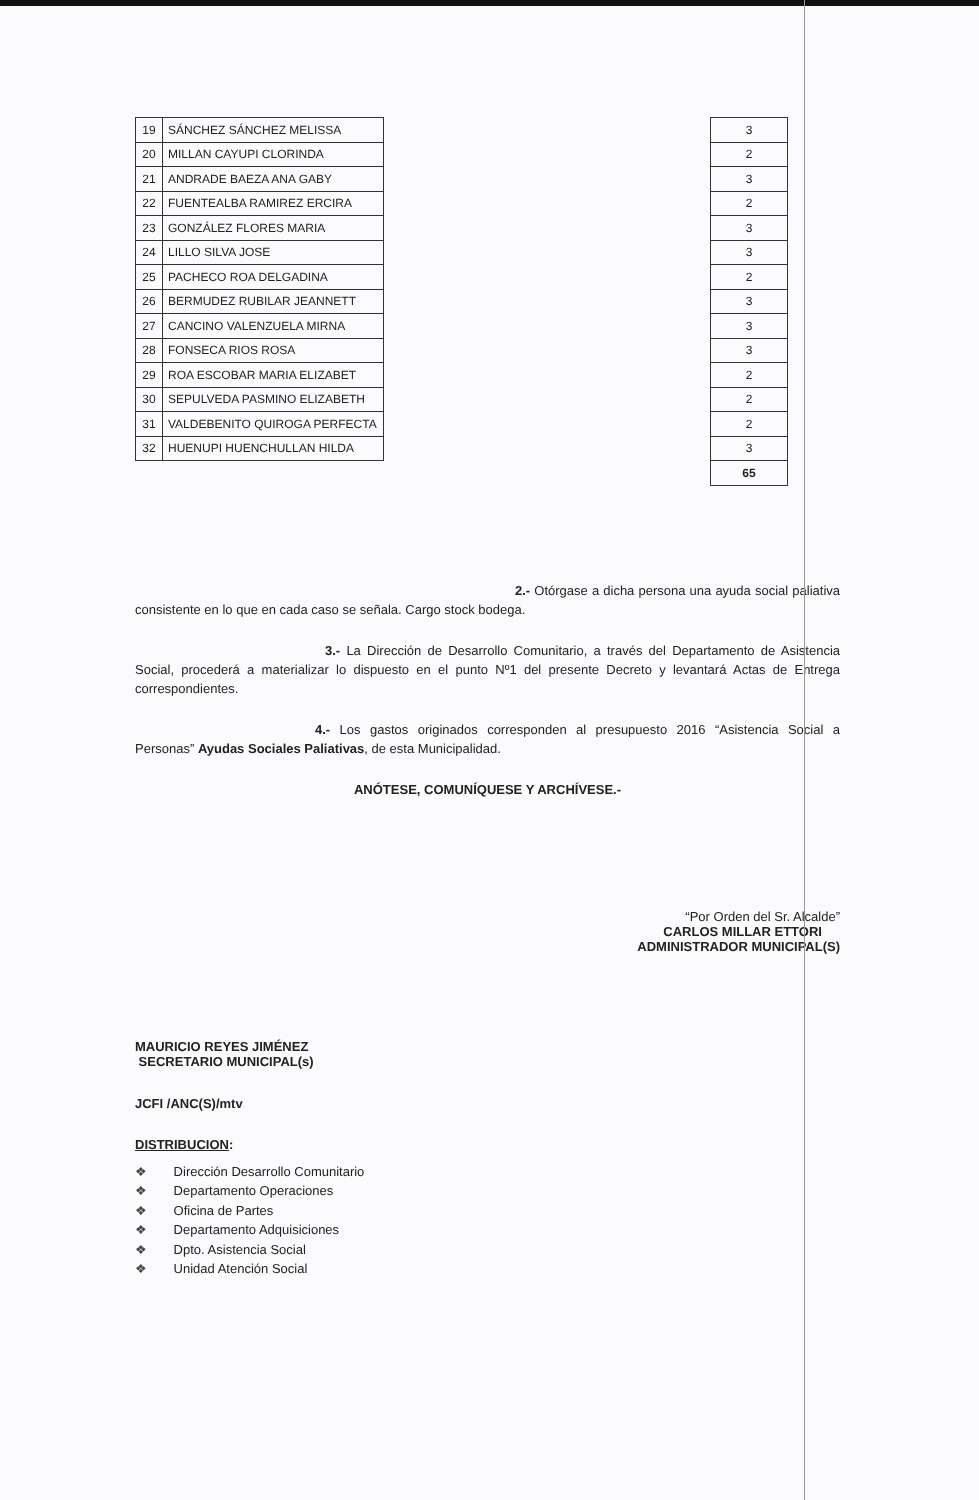| 19 | SÁNCHEZ SÁNCHEZ MELISSA | | 3 |
| 20 | MILLAN CAYUPI CLORINDA | | 2 |
| 21 | ANDRADE BAEZA ANA GABY | | 3 |
| 22 | FUENTEALBA RAMIREZ ERCIRA | | 2 |
| 23 | GONZÁLEZ FLORES MARIA | | 3 |
| 24 | LILLO SILVA JOSE | | 3 |
| 25 | PACHECO ROA DELGADINA | | 2 |
| 26 | BERMUDEZ RUBILAR JEANNETT | | 3 |
| 27 | CANCINO VALENZUELA MIRNA | | 3 |
| 28 | FONSECA RIOS ROSA | | 3 |
| 29 | ROA ESCOBAR MARIA ELIZABET | | 2 |
| 30 | SEPULVEDA PASMINO ELIZABETH | | 2 |
| 31 | VALDEBENITO QUIROGA PERFECTA | | 2 |
| 32 | HUENUPI HUENCHULLAN HILDA | | 3 |
| | | | 65 |
2.- Otórgase a dicha persona una ayuda social paliativa consistente en lo que en cada caso se señala. Cargo stock bodega.
3.- La Dirección de Desarrollo Comunitario, a través del Departamento de Asistencia Social, procederá a materializar lo dispuesto en el punto Nº1 del presente Decreto y levantará Actas de Entrega correspondientes.
4.- Los gastos originados corresponden al presupuesto 2016 “Asistencia Social a Personas” Ayudas Sociales Paliativas, de esta Municipalidad.
ANÓTESE, COMUNÍQUESE Y ARCHÍVESE.-
MAURICIO REYES JIMÉNEZ
SECRETARIO MUNICIPAL(s)
“Por Orden del Sr. Alcalde”
CARLOS MILLAR ETTORI
ADMINISTRADOR MUNICIPAL(S)
JCFI /ANC(S)/mtv
DISTRIBUCION:
❖ Dirección Desarrollo Comunitario
❖ Departamento Operaciones
❖ Oficina de Partes
❖ Departamento Adquisiciones
❖ Dpto. Asistencia Social
❖ Unidad Atención Social